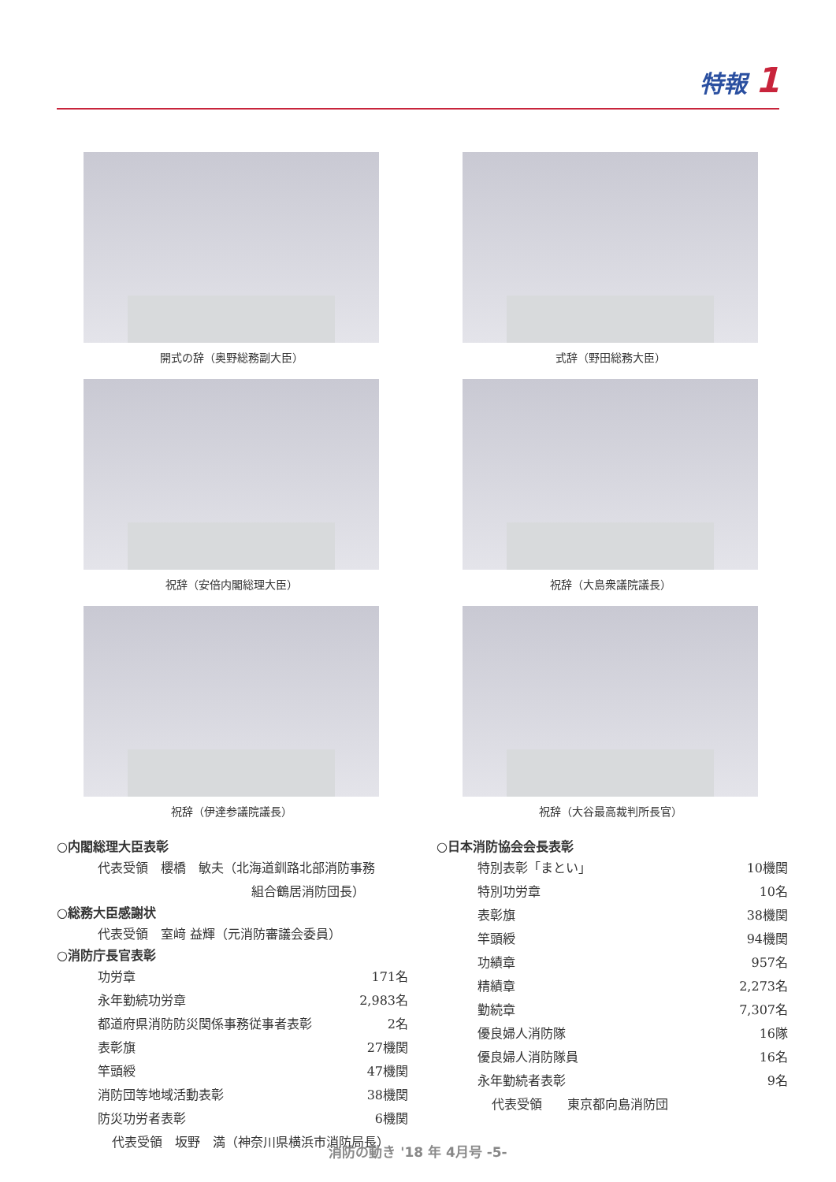特報 1
開式の辞（奥野総務副大臣）
式辞（野田総務大臣）
祝辞（安倍内閣総理大臣）
祝辞（大島衆議院議長）
祝辞（伊達参議院議長）
祝辞（大谷最高裁判所長官）
○内閣総理大臣表彰
| 代表受領 櫻橋 敏夫（北海道釧路北部消防事務 |
| 組合鶴居消防団長） |
○総務大臣感謝状
| 代表受領 室﨑 益輝（元消防審議会委員） |
○消防庁長官表彰
| 功労章 | 171名 |
| 永年勤続功労章 | 2,983名 |
| 都道府県消防防災関係事務従事者表彰 | 2名 |
| 表彰旗 | 27機関 |
| 竿頭綬 | 47機関 |
| 消防団等地域活動表彰 | 38機関 |
| 防災功労者表彰 | 6機関 |
| 代表受領 坂野 満（神奈川県横浜市消防局長） | |
○日本消防協会会長表彰
| 特別表彰「まとい」 | 10機関 |
| 特別功労章 | 10名 |
| 表彰旗 | 38機関 |
| 竿頭綬 | 94機関 |
| 功績章 | 957名 |
| 精績章 | 2,273名 |
| 勤続章 | 7,307名 |
| 優良婦人消防隊 | 16隊 |
| 優良婦人消防隊員 | 16名 |
| 永年勤続者表彰 | 9名 |
| 代表受領 東京都向島消防団 | |
消防の動き '18 年 4月号 -5-